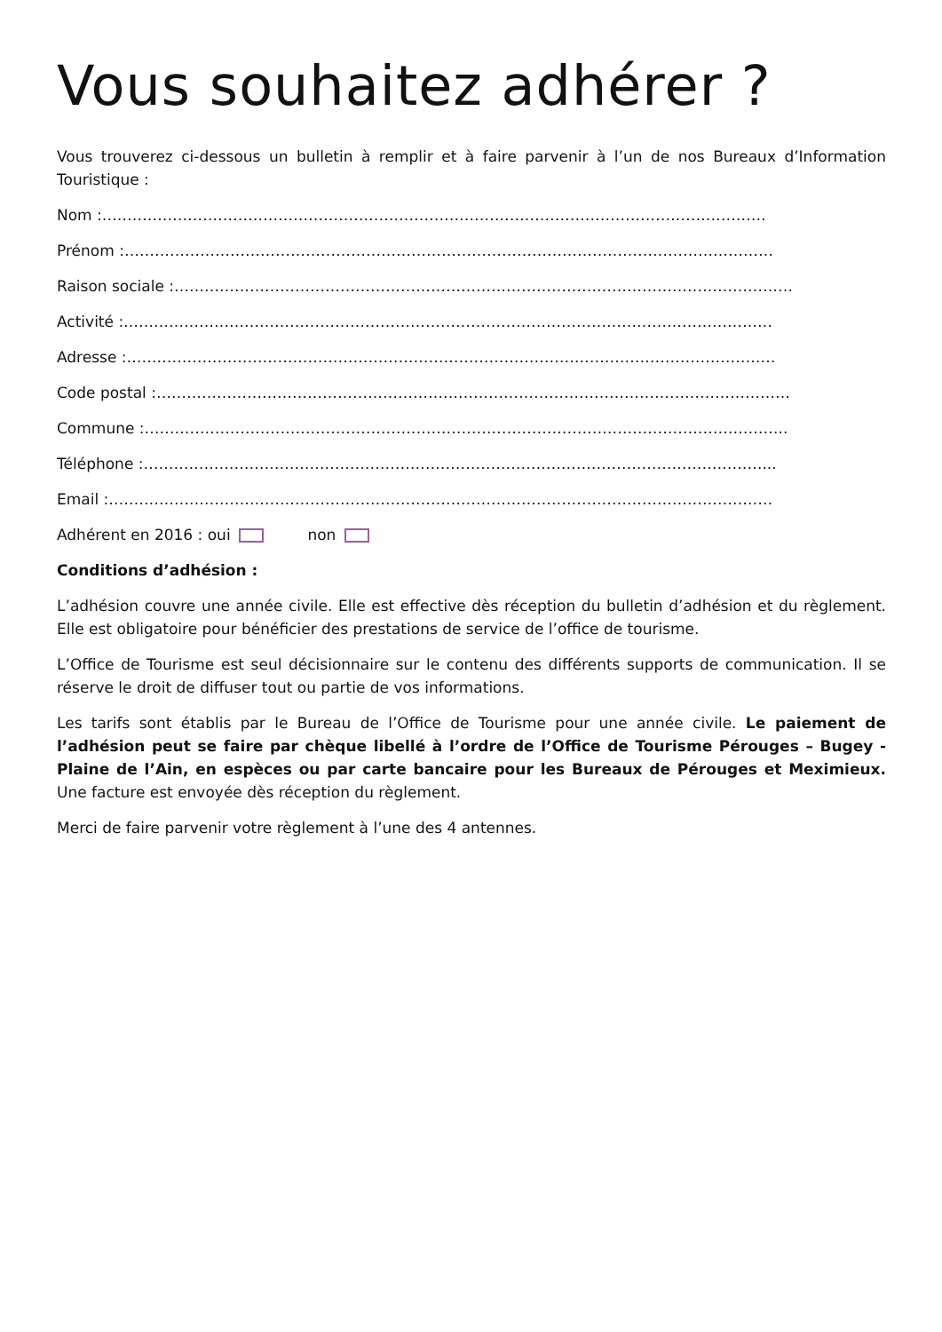Vous souhaitez adhérer ?
Vous trouverez ci-dessous un bulletin à remplir et à faire parvenir à l’un de nos Bureaux d’Information Touristique :
Nom :……………………………………………………………………………………………………………………
Prénom :…………………………………………………………………………………………………………………
Raison sociale :……………………………………………………………………………………………………………
Activité :…………………………………………………………………………………………………………………
Adresse :…………………………………………………………………………………………………………………
Code postal :………………………………………………………………………………………………………………
Commune :………………………………………………………………………………………………………………..
Téléphone :……………………………………………………………………………………………………………...
Email :……………………………………………………………………………………………………………………
Adhérent en 2016 : oui non
Conditions d’adhésion :
L’adhésion couvre une année civile. Elle est effective dès réception du bulletin d’adhésion et du règlement. Elle est obligatoire pour bénéficier des prestations de service de l’office de tourisme.
L’Office de Tourisme est seul décisionnaire sur le contenu des différents supports de communication. Il se réserve le droit de diffuser tout ou partie de vos informations.
Les tarifs sont établis par le Bureau de l’Office de Tourisme pour une année civile. Le paiement de l’adhésion peut se faire par chèque libellé à l’ordre de l’Office de Tourisme Pérouges – Bugey - Plaine de l’Ain, en espèces ou par carte bancaire pour les Bureaux de Pérouges et Meximieux. Une facture est envoyée dès réception du règlement.
Merci de faire parvenir votre règlement à l’une des 4 antennes.